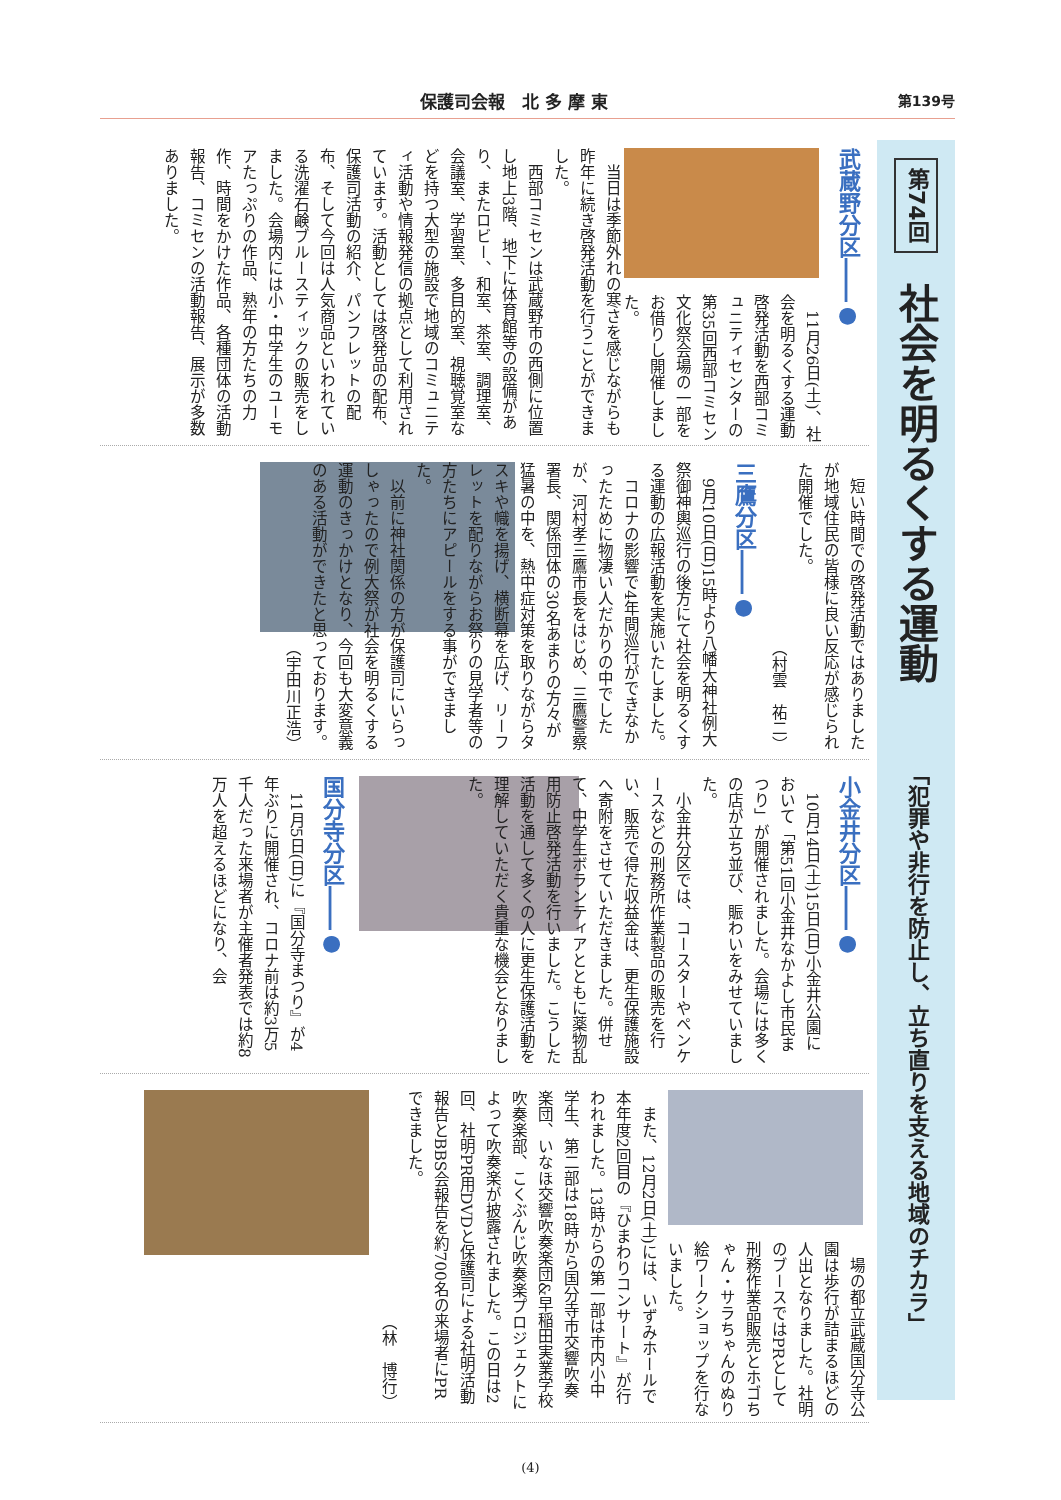保護司会報　北 多 摩 東 第139号
第74回 社会を明るくする運動 「犯罪や非行を防止し、立ち直りを支える地域のチカラ」
武蔵野分区――●
11月26日(土)、社会を明るくする運動啓発活動を西部コミュニティセンターの第35回西部コミセン文化祭会場の一部をお借りし開催しました。
当日は季節外れの寒さを感じながらも昨年に続き啓発活動を行うことができました。
西部コミセンは武蔵野市の西側に位置し地上3階、地下に体育館等の設備があり、またロビー、和室、茶室、調理室、会議室、学習室、多目的室、視聴覚室などを持つ大型の施設で地域のコミュニティ活動や情報発信の拠点として利用されています。活動としては啓発品の配布、保護司活動の紹介、パンフレットの配布、そして今回は人気商品といわれている洗濯石鹸ブルースティックの販売をしました。会場内には小・中学生のユーモアたっぷりの作品、熟年の方たちの力作、時間をかけた作品、各種団体の活動報告、コミセンの活動報告、展示が多数ありました。
短い時間での啓発活動ではありましたが地域住民の皆様に良い反応が感じられた開催でした。
（村雲　祐二）
三鷹分区――●
9月10日(日)15時より八幡大神社例大祭御神輿巡行の後方にて社会を明るくする運動の広報活動を実施いたしました。
コロナの影響で4年間巡行ができなかったために物凄い人だかりの中でしたが、河村孝三鷹市長をはじめ、三鷹警察署長、関係団体の30名あまりの方々が猛暑の中を、熱中症対策を取りながらタスキや幟を揚げ、横断幕を広げ、リーフレットを配りながらお祭りの見学者等の方たちにアピールをする事ができました。
以前に神社関係の方が保護司にいらっしゃったので例大祭が社会を明るくする運動のきっかけとなり、今回も大変意義のある活動ができたと思っております。
（宇田川正浩）
小金井分区――●
10月14日(土)15日(日)小金井公園において「第51回小金井なかよし市民まつり」が開催されました。会場には多くの店が立ち並び、賑わいをみせていました。
小金井分区では、コースターやペンケースなどの刑務所作業製品の販売を行い、販売で得た収益金は、更生保護施設へ寄附をさせていただきました。併せて、中学生ボランティアとともに薬物乱用防止啓発活動を行いました。こうした活動を通して多くの人に更生保護活動を理解していただく貴重な機会となりました。
国分寺分区――●
11月5日(日)に『国分寺まつり』が4年ぶりに開催され、コロナ前は約3万5千人だった来場者が主催者発表では約8万人を超えるほどになり、会
場の都立武蔵国分寺公園は歩行が詰まるほどの人出となりました。社明のブースではPRとして刑務作業品販売とホゴちゃん・サラちゃんのぬり絵ワークショップを行ないました。
また、12月2日(土)には、いずみホールで本年度2回目の『ひまわりコンサート』が行われました。13時からの第一部は市内小中学生、第二部は18時から国分寺市交響吹奏楽団、いなほ交響吹奏楽団&早稲田実業学校吹奏楽部、こくぶんじ吹奏楽プロジェクトによって吹奏楽が披露されました。この日は2回、社明PR用DVDと保護司による社明活動報告とBBS会報告を約700名の来場者にPRできました。
（林　博行）
(4)